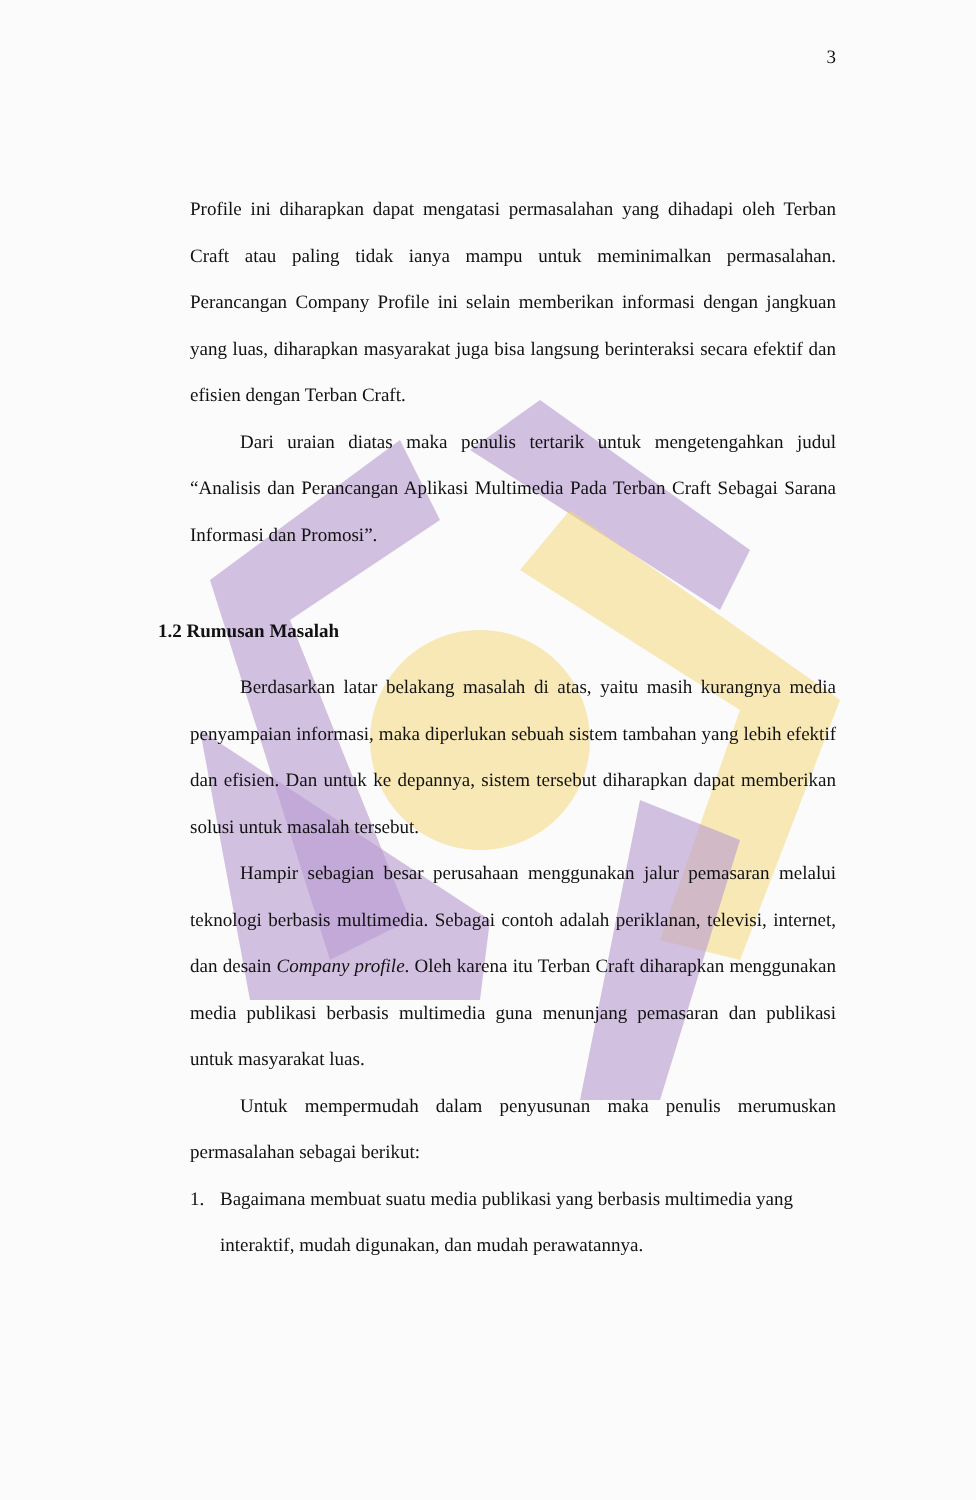3
Profile ini diharapkan dapat mengatasi permasalahan yang dihadapi oleh Terban Craft atau paling tidak ianya mampu untuk meminimalkan permasalahan. Perancangan Company Profile ini selain memberikan informasi dengan jangkuan yang luas, diharapkan masyarakat juga bisa langsung berinteraksi secara efektif dan efisien dengan Terban Craft.
Dari uraian diatas maka penulis tertarik untuk mengetengahkan judul “Analisis dan Perancangan Aplikasi Multimedia Pada Terban Craft Sebagai Sarana Informasi dan Promosi”.
1.2 Rumusan Masalah
Berdasarkan latar belakang masalah di atas, yaitu masih kurangnya media penyampaian informasi, maka diperlukan sebuah sistem tambahan yang lebih efektif dan efisien. Dan untuk ke depannya, sistem tersebut diharapkan dapat memberikan solusi untuk masalah tersebut.
Hampir sebagian besar perusahaan menggunakan jalur pemasaran melalui teknologi berbasis multimedia. Sebagai contoh adalah periklanan, televisi, internet, dan desain Company profile. Oleh karena itu Terban Craft diharapkan menggunakan media publikasi berbasis multimedia guna menunjang pemasaran dan publikasi untuk masyarakat luas.
Untuk mempermudah dalam penyusunan maka penulis merumuskan permasalahan sebagai berikut:
1. Bagaimana membuat suatu media publikasi yang berbasis multimedia yang interaktif, mudah digunakan, dan mudah perawatannya.